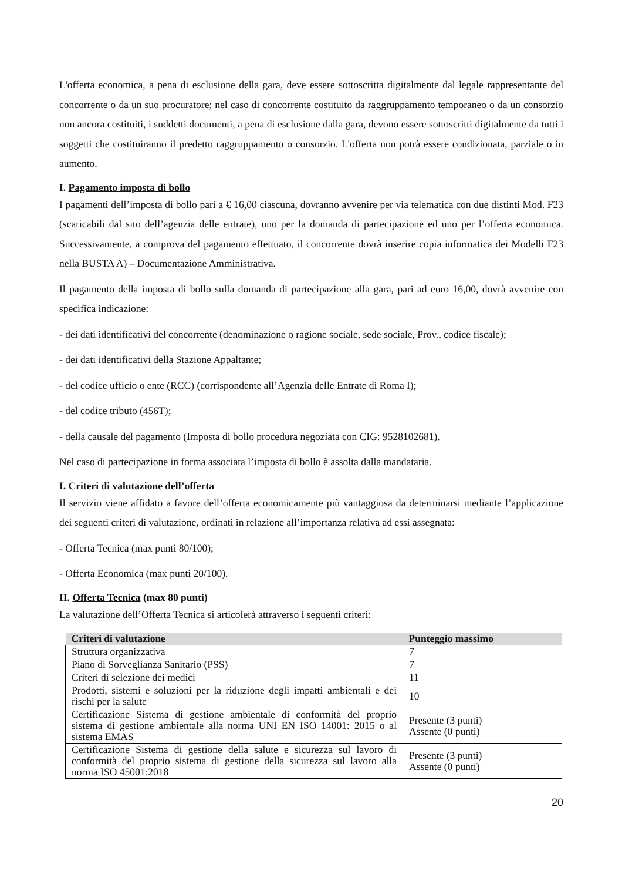L'offerta economica, a pena di esclusione della gara, deve essere sottoscritta digitalmente dal legale rappresentante del concorrente o da un suo procuratore; nel caso di concorrente costituito da raggruppamento temporaneo o da un consorzio non ancora costituiti, i suddetti documenti, a pena di esclusione dalla gara, devono essere sottoscritti digitalmente da tutti i soggetti che costituiranno il predetto raggruppamento o consorzio. L'offerta non potrà essere condizionata, parziale o in aumento.
I. Pagamento imposta di bollo
I pagamenti dell’imposta di bollo pari a € 16,00 ciascuna, dovranno avvenire per via telematica con due distinti Mod. F23 (scaricabili dal sito dell’agenzia delle entrate), uno per la domanda di partecipazione ed uno per l’offerta economica. Successivamente, a comprova del pagamento effettuato, il concorrente dovrà inserire copia informatica dei Modelli F23 nella BUSTA A) – Documentazione Amministrativa.
Il pagamento della imposta di bollo sulla domanda di partecipazione alla gara, pari ad euro 16,00, dovrà avvenire con specifica indicazione:
- dei dati identificativi del concorrente (denominazione o ragione sociale, sede sociale, Prov., codice fiscale);
- dei dati identificativi della Stazione Appaltante;
- del codice ufficio o ente (RCC) (corrispondente all’Agenzia delle Entrate di Roma I);
- del codice tributo (456T);
- della causale del pagamento (Imposta di bollo procedura negoziata con CIG: 9528102681).
Nel caso di partecipazione in forma associata l’imposta di bollo è assolta dalla mandataria.
I. Criteri di valutazione dell’offerta
Il servizio viene affidato a favore dell’offerta economicamente più vantaggiosa da determinarsi mediante l’applicazione dei seguenti criteri di valutazione, ordinati in relazione all’importanza relativa ad essi assegnata:
- Offerta Tecnica (max punti 80/100);
- Offerta Economica (max punti 20/100).
II. Offerta Tecnica (max 80 punti)
La valutazione dell’Offerta Tecnica si articolerà attraverso i seguenti criteri:
| Criteri di valutazione | Punteggio massimo |
| --- | --- |
| Struttura organizzativa | 7 |
| Piano di Sorveglianza Sanitario (PSS) | 7 |
| Criteri di selezione dei medici | 11 |
| Prodotti, sistemi e soluzioni per la riduzione degli impatti ambientali e dei rischi per la salute | 10 |
| Certificazione Sistema di gestione ambientale di conformità del proprio sistema di gestione ambientale alla norma UNI EN ISO 14001: 2015 o al sistema EMAS | Presente (3 punti) Assente (0 punti) |
| Certificazione Sistema di gestione della salute e sicurezza sul lavoro di conformità del proprio sistema di gestione della sicurezza sul lavoro alla norma ISO 45001:2018 | Presente (3 punti) Assente (0 punti) |
20